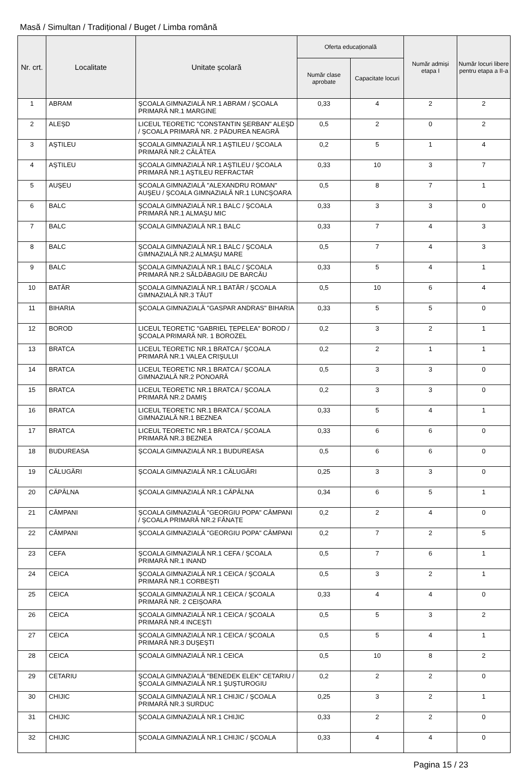Masă / Simultan / Tradițional / Buget / Limba română
| Nr. crt. | Localitate | Unitate școlară | Oferta educațională | | Număr admiși etapa I | Număr locuri libere pentru etapa a II-a |
| --- | --- | --- | --- | --- | --- | --- |
| | | | Număr clase aprobate | Capacitate locuri | | |
| 1 | ABRAM | ŞCOALA GIMNAZIALĂ NR.1 ABRAM / ŞCOALA PRIMARĂ NR.1 MARGINE | 0,33 | 4 | 2 | 2 |
| 2 | ALEŞD | LICEUL TEORETIC "CONSTANTIN ŞERBAN" ALEŞD / ŞCOALA PRIMARĂ NR. 2 PĂDUREA NEAGRĂ | 0,5 | 2 | 0 | 2 |
| 3 | AŞTILEU | ŞCOALA GIMNAZIALĂ NR.1 AŞTILEU / ŞCOALA PRIMARĂ NR.2 CĂLĂTEA | 0,2 | 5 | 1 | 4 |
| 4 | AŞTILEU | ŞCOALA GIMNAZIALĂ NR.1 AŞTILEU / ŞCOALA PRIMARĂ NR.1 AŞTILEU REFRACTAR | 0,33 | 10 | 3 | 7 |
| 5 | AUŞEU | ŞCOALA GIMNAZIALĂ "ALEXANDRU ROMAN" AUŞEU / ŞCOALA GIMNAZIALĂ NR.1 LUNCŞOARA | 0,5 | 8 | 7 | 1 |
| 6 | BALC | ŞCOALA GIMNAZIALĂ NR.1 BALC / ŞCOALA PRIMARĂ NR.1 ALMAŞU MIC | 0,33 | 3 | 3 | 0 |
| 7 | BALC | ŞCOALA GIMNAZIALĂ NR.1 BALC | 0,33 | 7 | 4 | 3 |
| 8 | BALC | ŞCOALA GIMNAZIALĂ NR.1 BALC / ŞCOALA GIMNAZIALĂ NR.2 ALMAŞU MARE | 0,5 | 7 | 4 | 3 |
| 9 | BALC | ŞCOALA GIMNAZIALĂ NR.1 BALC / ŞCOALA PRIMARĂ NR.2 SĂLDĂBAGIU DE BARCĂU | 0,33 | 5 | 4 | 1 |
| 10 | BATĂR | ŞCOALA GIMNAZIALĂ NR.1 BATĂR / ŞCOALA GIMNAZIALĂ NR.3 TĂUT | 0,5 | 10 | 6 | 4 |
| 11 | BIHARIA | ŞCOALA GIMNAZIALĂ "GASPAR ANDRAS" BIHARIA | 0,33 | 5 | 5 | 0 |
| 12 | BOROD | LICEUL TEORETIC "GABRIEL ȚEPELEA" BOROD / ŞCOALA PRIMARĂ NR. 1 BOROZEL | 0,2 | 3 | 2 | 1 |
| 13 | BRATCA | LICEUL TEORETIC NR.1 BRATCA / ŞCOALA PRIMARĂ NR.1 VALEA CRIŞULUI | 0,2 | 2 | 1 | 1 |
| 14 | BRATCA | LICEUL TEORETIC NR.1 BRATCA / ŞCOALA GIMNAZIALĂ NR.2 PONOARĂ | 0,5 | 3 | 3 | 0 |
| 15 | BRATCA | LICEUL TEORETIC NR.1 BRATCA / ŞCOALA PRIMARĂ NR.2 DAMIŞ | 0,2 | 3 | 3 | 0 |
| 16 | BRATCA | LICEUL TEORETIC NR.1 BRATCA / ŞCOALA GIMNAZIALĂ NR.1 BEZNEA | 0,33 | 5 | 4 | 1 |
| 17 | BRATCA | LICEUL TEORETIC NR.1 BRATCA / ŞCOALA PRIMARĂ NR.3 BEZNEA | 0,33 | 6 | 6 | 0 |
| 18 | BUDUREASA | ŞCOALA GIMNAZIALĂ NR.1 BUDUREASA | 0,5 | 6 | 6 | 0 |
| 19 | CĂLUGĂRI | ŞCOALA GIMNAZIALĂ NR.1 CĂLUGĂRI | 0,25 | 3 | 3 | 0 |
| 20 | CĂPÂLNA | ŞCOALA GIMNAZIALĂ NR.1 CĂPÂLNA | 0,34 | 6 | 5 | 1 |
| 21 | CÂMPANI | ŞCOALA GIMNAZIALĂ "GEORGIU POPA" CÂMPANI / ŞCOALA PRIMARĂ NR.2 FÂNAȚE | 0,2 | 2 | 4 | 0 |
| 22 | CÂMPANI | ŞCOALA GIMNAZIALĂ "GEORGIU POPA" CÂMPANI | 0,2 | 7 | 2 | 5 |
| 23 | CEFA | ŞCOALA GIMNAZIALĂ NR.1 CEFA / ŞCOALA PRIMARĂ NR.1 INAND | 0,5 | 7 | 6 | 1 |
| 24 | CEICA | ŞCOALA GIMNAZIALĂ NR.1 CEICA / ŞCOALA PRIMARĂ NR.1 CORBEŞTI | 0,5 | 3 | 2 | 1 |
| 25 | CEICA | ŞCOALA GIMNAZIALĂ NR.1 CEICA / ŞCOALA PRIMARĂ NR. 2 CEIŞOARA | 0,33 | 4 | 4 | 0 |
| 26 | CEICA | ŞCOALA GIMNAZIALĂ NR.1 CEICA / ŞCOALA PRIMARĂ NR.4 INCEŞTI | 0,5 | 5 | 3 | 2 |
| 27 | CEICA | ŞCOALA GIMNAZIALĂ NR.1 CEICA / ŞCOALA PRIMARĂ NR.3 DUŞEŞTI | 0,5 | 5 | 4 | 1 |
| 28 | CEICA | ŞCOALA GIMNAZIALĂ NR.1 CEICA | 0,5 | 10 | 8 | 2 |
| 29 | CETARIU | ŞCOALA GIMNAZIALĂ "BENEDEK ELEK" CETARIU / ŞCOALA GIMNAZIALĂ NR.1 ŞUŞTUROGIU | 0,2 | 2 | 2 | 0 |
| 30 | CHIJIC | ŞCOALA GIMNAZIALĂ NR.1 CHIJIC / ŞCOALA PRIMARĂ NR.3 SURDUC | 0,25 | 3 | 2 | 1 |
| 31 | CHIJIC | ŞCOALA GIMNAZIALĂ NR.1 CHIJIC | 0,33 | 2 | 2 | 0 |
| 32 | CHIJIC | ŞCOALA GIMNAZIALĂ NR.1 CHIJIC / ŞCOALA | 0,33 | 4 | 4 | 0 |
Pagina 15 / 23